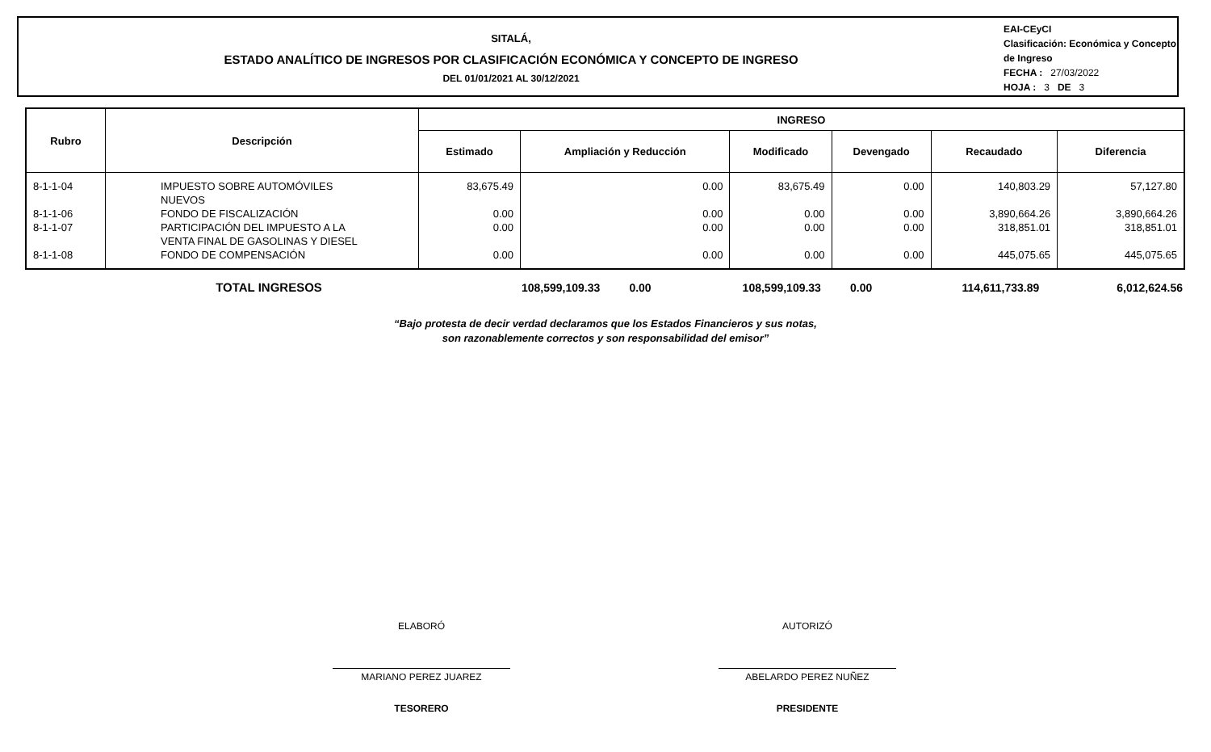SITALÁ,
ESTADO ANALÍTICO DE INGRESOS POR CLASIFICACIÓN ECONÓMICA Y CONCEPTO DE INGRESO
DEL 01/01/2021 AL 30/12/2021
EAI-CEyCI
Clasificación: Económica y Concepto de Ingreso
FECHA : 27/03/2022
HOJA : 3 DE 3
| Rubro | Descripción | INGRESO | | | | | |
| --- | --- | --- | --- | --- | --- | --- | --- |
| | | Estimado | Ampliación y Reducción | Modificado | Devengado | Recaudado | Diferencia |
| 8-1-1-04 | IMPUESTO SOBRE AUTOMÓVILES NUEVOS | 83,675.49 | 0.00 | 83,675.49 | 0.00 | 140,803.29 | 57,127.80 |
| 8-1-1-06 | FONDO DE FISCALIZACIÓN | 0.00 | 0.00 | 0.00 | 0.00 | 3,890,664.26 | 3,890,664.26 |
| 8-1-1-07 | PARTICIPACIÓN DEL IMPUESTO A LA VENTA FINAL DE GASOLINAS Y DIESEL | 0.00 | 0.00 | 0.00 | 0.00 | 318,851.01 | 318,851.01 |
| 8-1-1-08 | FONDO DE COMPENSACIÓN | 0.00 | 0.00 | 0.00 | 0.00 | 445,075.65 | 445,075.65 |
| | TOTAL INGRESOS | 108,599,109.33 | 0.00 | 108,599,109.33 | 0.00 | 114,611,733.89 | 6,012,624.56 |
“Bajo protesta de decir verdad declaramos que los Estados Financieros y sus notas,
son razonablemente correctos y son responsabilidad del emisor”
ELABORÓ
MARIANO PEREZ JUAREZ
TESORERO
AUTORIZÓ
ABELARDO PEREZ NUÑEZ
PRESIDENTE